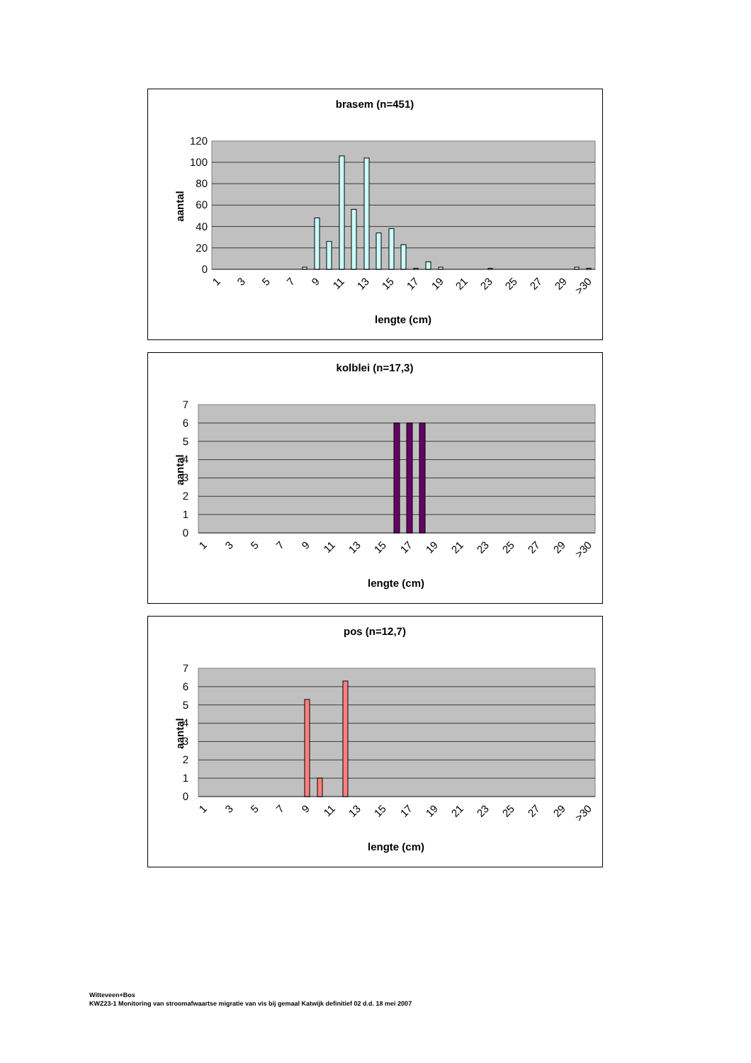brasem (n=451)
0
20
40
60
80
100
120
aantal
1
3
5
7
9
11
13
15
17
19
21
23
25
27
29
>30
lengte (cm)
kolblei (n=17,3)
0
1
2
3
4
5
6
7
aantal
1
3
5
7
9
11
13
15
17
19
21
23
25
27
29
>30
lengte (cm)
pos (n=12,7)
0
1
2
3
4
5
6
7
aantal
1
3
5
7
9
11
13
15
17
19
21
23
25
27
29
>30
lengte (cm)
Witteveen+Bos
KWZ23-1 Monitoring van stroomafwaartse migratie van vis bij gemaal Katwijk definitief 02 d.d. 18 mei 2007